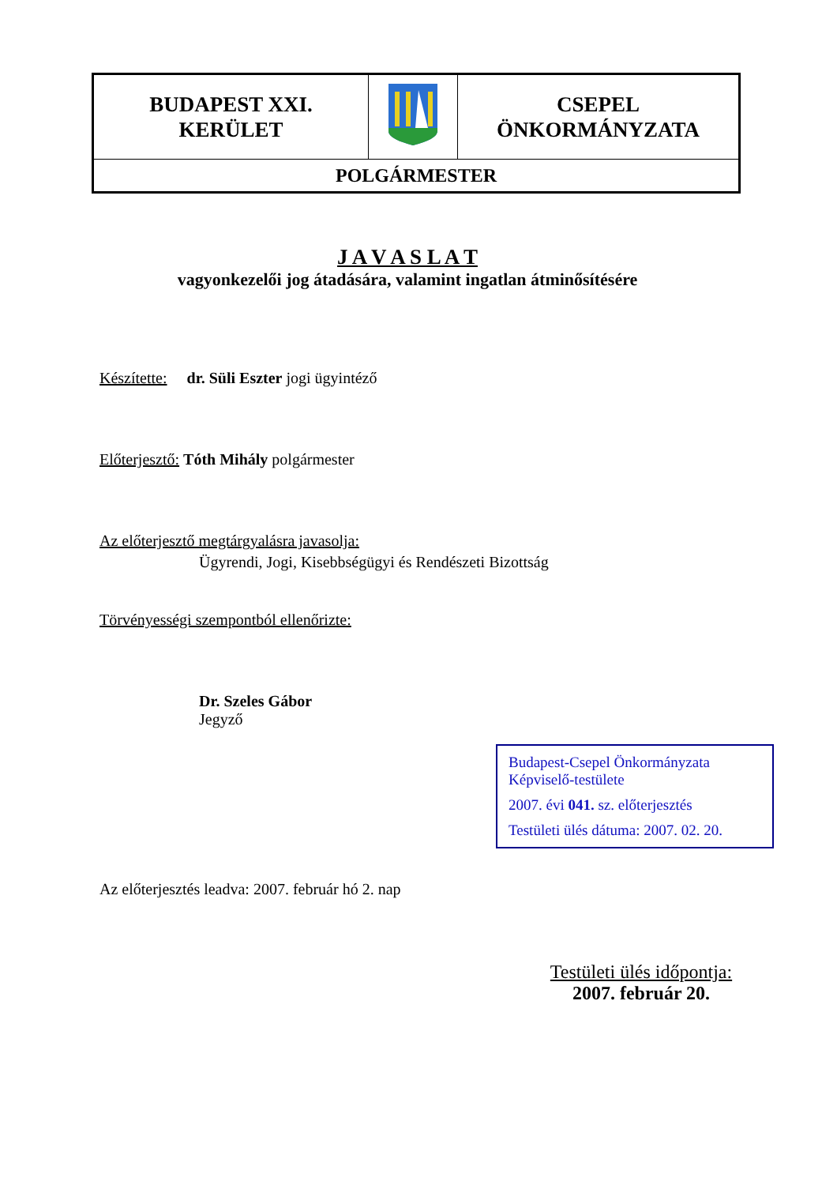| BUDAPEST XXI. KERÜLET | | CSEPEL ÖNKORMÁNYZATA |
| POLGÁRMESTER | | |
J A V A S L A T
vagyonkezelői jog átadására, valamint ingatlan átminősítésére
Készítette: dr. Süli Eszter jogi ügyintéző
Előterjesztő: Tóth Mihály polgármester
Az előterjesztő megtárgyalásra javasolja:
Ügyrendi, Jogi, Kisebbségügyi és Rendészeti Bizottság
Törvényességi szempontból ellenőrizte:
Dr. Szeles Gábor
Jegyző
Budapest-Csepel Önkormányzata
Képviselő-testülete
2007. évi 041. sz. előterjesztés
Testületi ülés dátuma: 2007. 02. 20.
Az előterjesztés leadva: 2007. február hó 2. nap
Testületi ülés időpontja:
2007. február 20.